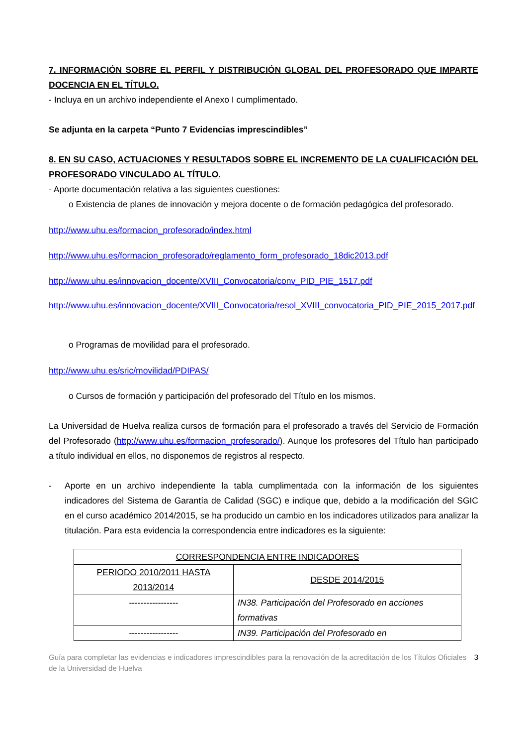7. INFORMACIÓN SOBRE EL PERFIL Y DISTRIBUCIÓN GLOBAL DEL PROFESORADO QUE IMPARTE DOCENCIA EN EL TÍTULO.
- Incluya en un archivo independiente el Anexo I cumplimentado.
Se adjunta en la carpeta “Punto 7 Evidencias imprescindibles”
8. EN SU CASO, ACTUACIONES Y RESULTADOS SOBRE EL INCREMENTO DE LA CUALIFICACIÓN DEL PROFESORADO VINCULADO AL TÍTULO.
- Aporte documentación relativa a las siguientes cuestiones:
o Existencia de planes de innovación y mejora docente o de formación pedagógica del profesorado.
http://www.uhu.es/formacion_profesorado/index.html
http://www.uhu.es/formacion_profesorado/reglamento_form_profesorado_18dic2013.pdf
http://www.uhu.es/innovacion_docente/XVIII_Convocatoria/conv_PID_PIE_1517.pdf
http://www.uhu.es/innovacion_docente/XVIII_Convocatoria/resol_XVIII_convocatoria_PID_PIE_2015_2017.pdf
o Programas de movilidad para el profesorado.
http://www.uhu.es/sric/movilidad/PDIPAS/
o Cursos de formación y participación del profesorado del Título en los mismos.
La Universidad de Huelva realiza cursos de formación para el profesorado a través del Servicio de Formación del Profesorado (http://www.uhu.es/formacion_profesorado/). Aunque los profesores del Título han participado a título individual en ellos, no disponemos de registros al respecto.
- Aporte en un archivo independiente la tabla cumplimentada con la información de los siguientes indicadores del Sistema de Garantía de Calidad (SGC) e indique que, debido a la modificación del SGIC en el curso académico 2014/2015, se ha producido un cambio en los indicadores utilizados para analizar la titulación. Para esta evidencia la correspondencia entre indicadores es la siguiente:
| CORRESPONDENCIA ENTRE INDICADORES | |
| --- | --- |
| PERIODO 2010/2011 HASTA 2013/2014 | DESDE 2014/2015 |
| ----------------- | IN38. Participación del Profesorado en acciones formativas |
| ----------------- | IN39. Participación del Profesorado en |
Guía para completar las evidencias e indicadores imprescindibles para la renovación de la acreditación de los Títulos Oficiales de la Universidad de Huelva 3